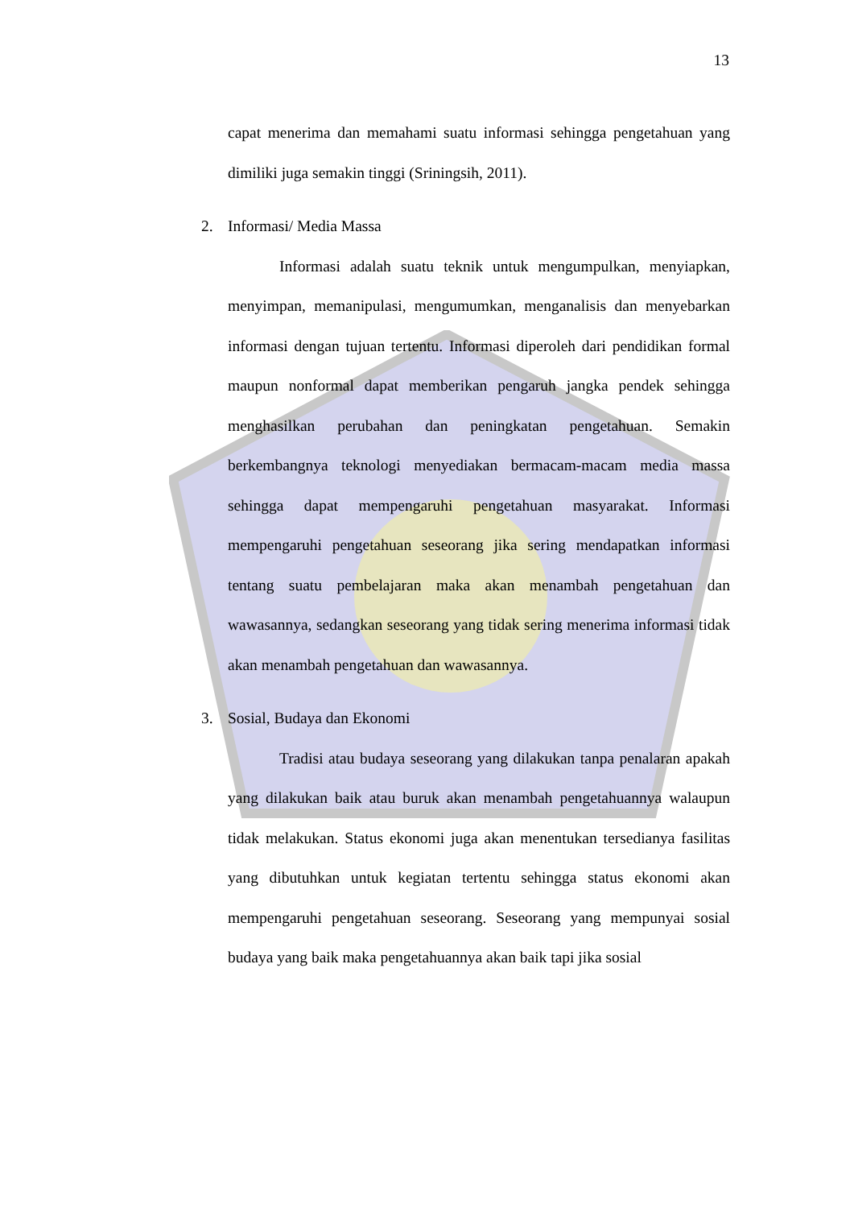13
capat menerima dan memahami suatu informasi sehingga pengetahuan yang dimiliki juga semakin tinggi (Sriningsih, 2011).
2. Informasi/ Media Massa
Informasi adalah suatu teknik untuk mengumpulkan, menyiapkan, menyimpan, memanipulasi, mengumumkan, menganalisis dan menyebarkan informasi dengan tujuan tertentu. Informasi diperoleh dari pendidikan formal maupun nonformal dapat memberikan pengaruh jangka pendek sehingga menghasilkan perubahan dan peningkatan pengetahuan. Semakin berkembangnya teknologi menyediakan bermacam-macam media massa sehingga dapat mempengaruhi pengetahuan masyarakat. Informasi mempengaruhi pengetahuan seseorang jika sering mendapatkan informasi tentang suatu pembelajaran maka akan menambah pengetahuan dan wawasannya, sedangkan seseorang yang tidak sering menerima informasi tidak akan menambah pengetahuan dan wawasannya.
3. Sosial, Budaya dan Ekonomi
Tradisi atau budaya seseorang yang dilakukan tanpa penalaran apakah yang dilakukan baik atau buruk akan menambah pengetahuannya walaupun tidak melakukan. Status ekonomi juga akan menentukan tersedianya fasilitas yang dibutuhkan untuk kegiatan tertentu sehingga status ekonomi akan mempengaruhi pengetahuan seseorang. Seseorang yang mempunyai sosial budaya yang baik maka pengetahuannya akan baik tapi jika sosial